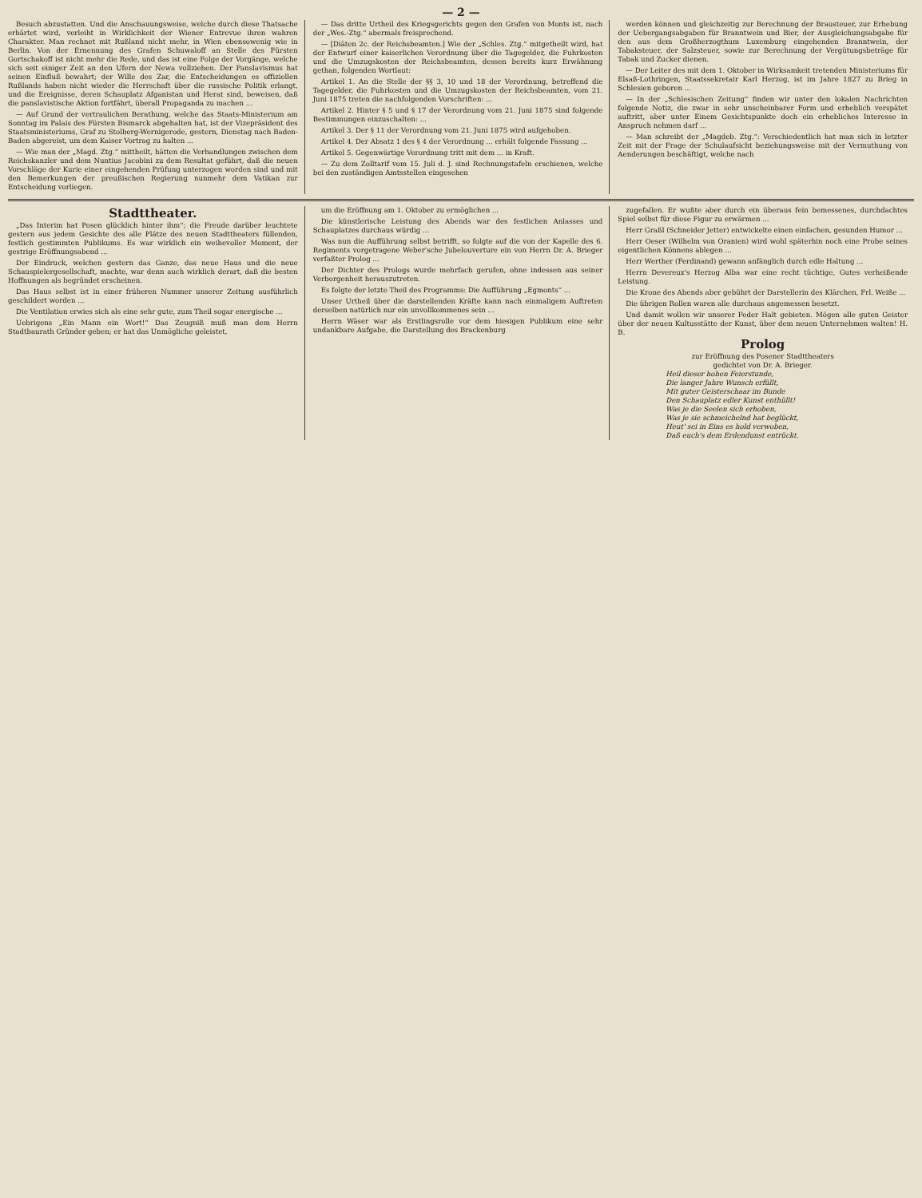— 2 —
Besuch abzustatten. Und die Anschauungsweise, welche durch diese Thatsache erhärtet wird, verleiht in Wirklichkeit der Wiener Entrevue ihren wahren Charakter. Man rechnet mit Rußland nicht mehr, in Wien ebensowenig wie in Berlin. Von der Ernennung des Grafen Schuwaloff an Stelle des Fürsten Gortschakoff ist nicht mehr die Rede, und das ist eine Folge der Vorgänge, welche sich seit einiger Zeit an den Ufern der Newa vollziehen. Der Panslavismus hat seinen Einfluß bewahrt; der Wille des Zar, die Entscheidungen es offiziellen Rußlands haben nicht wieder die Herrschaft über die russische Politik erlangt, und die Ereignisse, deren Schauplatz Afganistan und Herat sind, beweisen, daß die panslavistische Aktion fortfährt, überall Propaganda zu machen ...
— Auf Grund der vertraulichen Berathung, welche das Staats-Ministerium am Sonntag im Palais des Fürsten Bismarck abgehalten hat, ist der Vizepräsident des Staatsministeriums, Graf zu Stolberg-Wernigerode, gestern, Dienstag nach Baden-Baden abgereist, um dem Kaiser Vortrag zu halten ...
— Wie man der „Magd. Ztg.“ mittheilt, hätten die Verhandlungen zwischen dem Reichskanzler und dem Nuntius Jacobini zu dem Resultat geführt, daß die neuen Vorschläge der Kurie einer eingehenden Prüfung unterzogen worden sind und mit den Bemerkungen der preußischen Regierung nunmehr dem Vatikan zur Entscheidung vorliegen.
— Das dritte Urtheil des Kriegsgerichts gegen den Grafen von Monts ist, nach der „Wes.-Ztg.“ abermals freisprechend.
— [Diäten 2c. der Reichsbeamten.] Wie der „Schles. Ztg.“ mitgetheilt wird, hat der Entwurf einer kaiserlichen Verordnung über die Tagegelder, die Fuhrkosten und die Umzugskosten der Reichsbeamten, dessen bereits kurz Erwähnung gethan, folgenden Wortlaut:
Artikel 1. An die Stelle der §§ 3, 10 und 18 der Verordnung, betreffend die Tagegelder, die Fuhrkosten und die Umzugskosten der Reichsbeamten, vom 21. Juni 1875 treten die nachfolgenden Vorschriften: ...
Artikel 2. Hinter § 5 und § 17 der Verordnung vom 21. Juni 1875 sind folgende Bestimmungen einzuschalten: ...
Artikel 3. Der § 11 der Verordnung vom 21. Juni 1875 wird aufgehoben.
Artikel 4. Der Absatz 1 des § 4 der Verordnung ... erhält folgende Fassung ...
Artikel 5. Gegenwärtige Verordnung tritt mit dem ... in Kraft.
— Zu dem Zolltarif vom 15. Juli d. J. sind Rechnungstafeln erschienen, welche bei den zuständigen Amtsstellen eingesehen
werden können und gleichzeitig zur Berechnung der Brausteuer, zur Erhebung der Uebergangsabgaben für Branntwein und Bier, der Ausgleichungsabgabe für den aus dem Großherzogthum Luxemburg eingehenden Branntwein, der Tabaksteuer, der Salzsteuer, sowie zur Berechnung der Vergütungsbeträge für Tabak und Zucker dienen.
— Der Leiter des mit dem 1. Oktober in Wirksamkeit tretenden Ministeriums für Elsaß-Lothringen, Staatssekretair Karl Herzog, ist im Jahre 1827 zu Brieg in Schlesien geboren ...
— In der „Schlesischen Zeitung“ finden wir unter den lokalen Nachrichten folgende Notiz, die zwar in sehr unscheinbarer Form und erheblich verspätet auftritt, aber unter Einem Gesichtspunkte doch ein erhebliches Interesse in Anspruch nehmen darf ...
— Man schreibt der „Magdeb. Ztg.“: Verschiedentlich hat man sich in letzter Zeit mit der Frage der Schulaufsicht beziehungsweise mit der Vermuthung von Aenderungen beschäftigt, welche nach
Stadttheater.
„Das Interim hat Posen glücklich hinter ihm“; die Freude darüber leuchtete gestern aus jedem Gesichte des alle Plätze des neuen Stadttheaters füllenden, festlich gestimmten Publikums. Es war wirklich ein weihevoller Moment, der gestrige Eröffnungsabend ...
Der Eindruck, welchen gestern das Ganze, das neue Haus und die neue Schauspielergesellschaft, machte, war denn auch wirklich derart, daß die besten Hoffnungen als begründet erscheinen.
Das Haus selbst ist in einer früheren Nummer unserer Zeitung ausführlich geschildert worden ...
Die Ventilation erwies sich als eine sehr gute, zum Theil sogar energische ...
Uebrigens „Ein Mann ein Wort!“ Das Zeugniß muß man dem Herrn Stadtbaurath Gründer geben; er hat das Unmögliche geleistet,
um die Eröffnung am 1. Oktober zu ermöglichen ...
Die künstlerische Leistung des Abends war des festlichen Anlasses und Schauplatzes durchaus würdig ...
Was nun die Aufführung selbst betrifft, so folgte auf die von der Kapelle des 6. Regiments vorgetragene Weber'sche Jubelouverture ein von Herrn Dr. A. Brieger verfaßter Prolog ...
Der Dichter des Prologs wurde mehrfach gerufen, ohne indessen aus seiner Verborgenheit herauszutreten.
Es folgte der letzte Theil des Programms: Die Aufführung „Egmonts“ ...
Unser Urtheil über die darstellenden Kräfte kann nach einmaligem Auftreten derselben natürlich nur ein unvollkommenes sein ...
Herrn Wäser war als Erstlingsrolle vor dem hiesigen Publikum eine sehr undankbare Aufgabe, die Darstellung des Brackenburg
zugefallen. Er wußte aber durch ein überaus fein bemessenes, durchdachtes Spiel selbst für diese Figur zu erwärmen ...
Herr Graßl (Schneider Jetter) entwickelte einen einfachen, gesunden Humor ...
Herr Oeser (Wilhelm von Oranien) wird wohl späterhin noch eine Probe seines eigentlichen Könnens ablegen ...
Herr Werther (Ferdinand) gewann anfänglich durch edle Haltung ...
Herrn Devereux's Herzog Alba war eine recht tüchtige, Gutes verheißende Leistung.
Die Krone des Abends aber gebührt der Darstellerin des Klärchen, Frl. Weiße ...
Die übrigen Rollen waren alle durchaus angemessen besetzt.
Und damit wollen wir unserer Feder Halt gebieten. Mögen alle guten Geister über der neuen Kultusstätte der Kunst, über dem neuen Unternehmen walten! H. B.
Prolog
zur Eröffnung des Posener Stadttheaters
gedichtet von Dr. A. Brieger.
Heil dieser hohen Feierstunde,
Die langer Jahre Wunsch erfüllt,
Mit guter Geisterschaar im Bunde
Den Schauplatz edler Kunst enthüllt!
Was je die Seelen sich erhoben,
Was je sie schmeichelnd hat beglückt,
Heut' sei in Eins es hold verwoben,
Daß euch's dem Erdendunst entrückt.